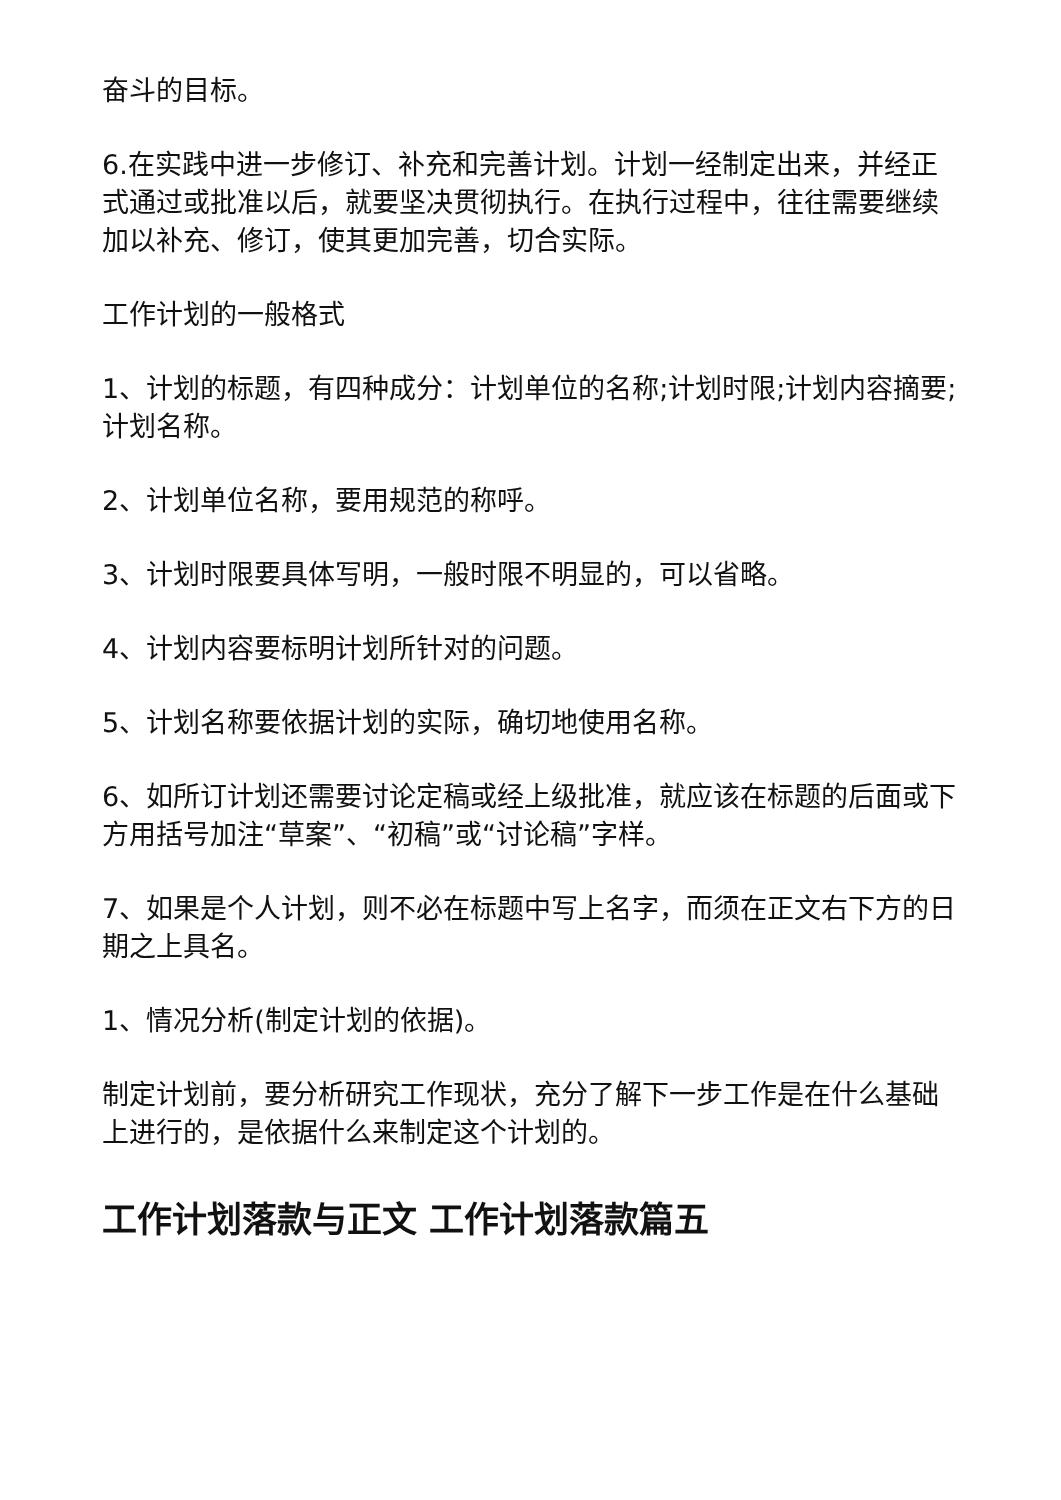奋斗的目标。
6.在实践中进一步修订、补充和完善计划。计划一经制定出来，并经正式通过或批准以后，就要坚决贯彻执行。在执行过程中，往往需要继续加以补充、修订，使其更加完善，切合实际。
工作计划的一般格式
1、计划的标题，有四种成分：计划单位的名称;计划时限;计划内容摘要;计划名称。
2、计划单位名称，要用规范的称呼。
3、计划时限要具体写明，一般时限不明显的，可以省略。
4、计划内容要标明计划所针对的问题。
5、计划名称要依据计划的实际，确切地使用名称。
6、如所订计划还需要讨论定稿或经上级批准，就应该在标题的后面或下方用括号加注“草案”、“初稿”或“讨论稿”字样。
7、如果是个人计划，则不必在标题中写上名字，而须在正文右下方的日期之上具名。
1、情况分析(制定计划的依据)。
制定计划前，要分析研究工作现状，充分了解下一步工作是在什么基础上进行的，是依据什么来制定这个计划的。
工作计划落款与正文 工作计划落款篇五